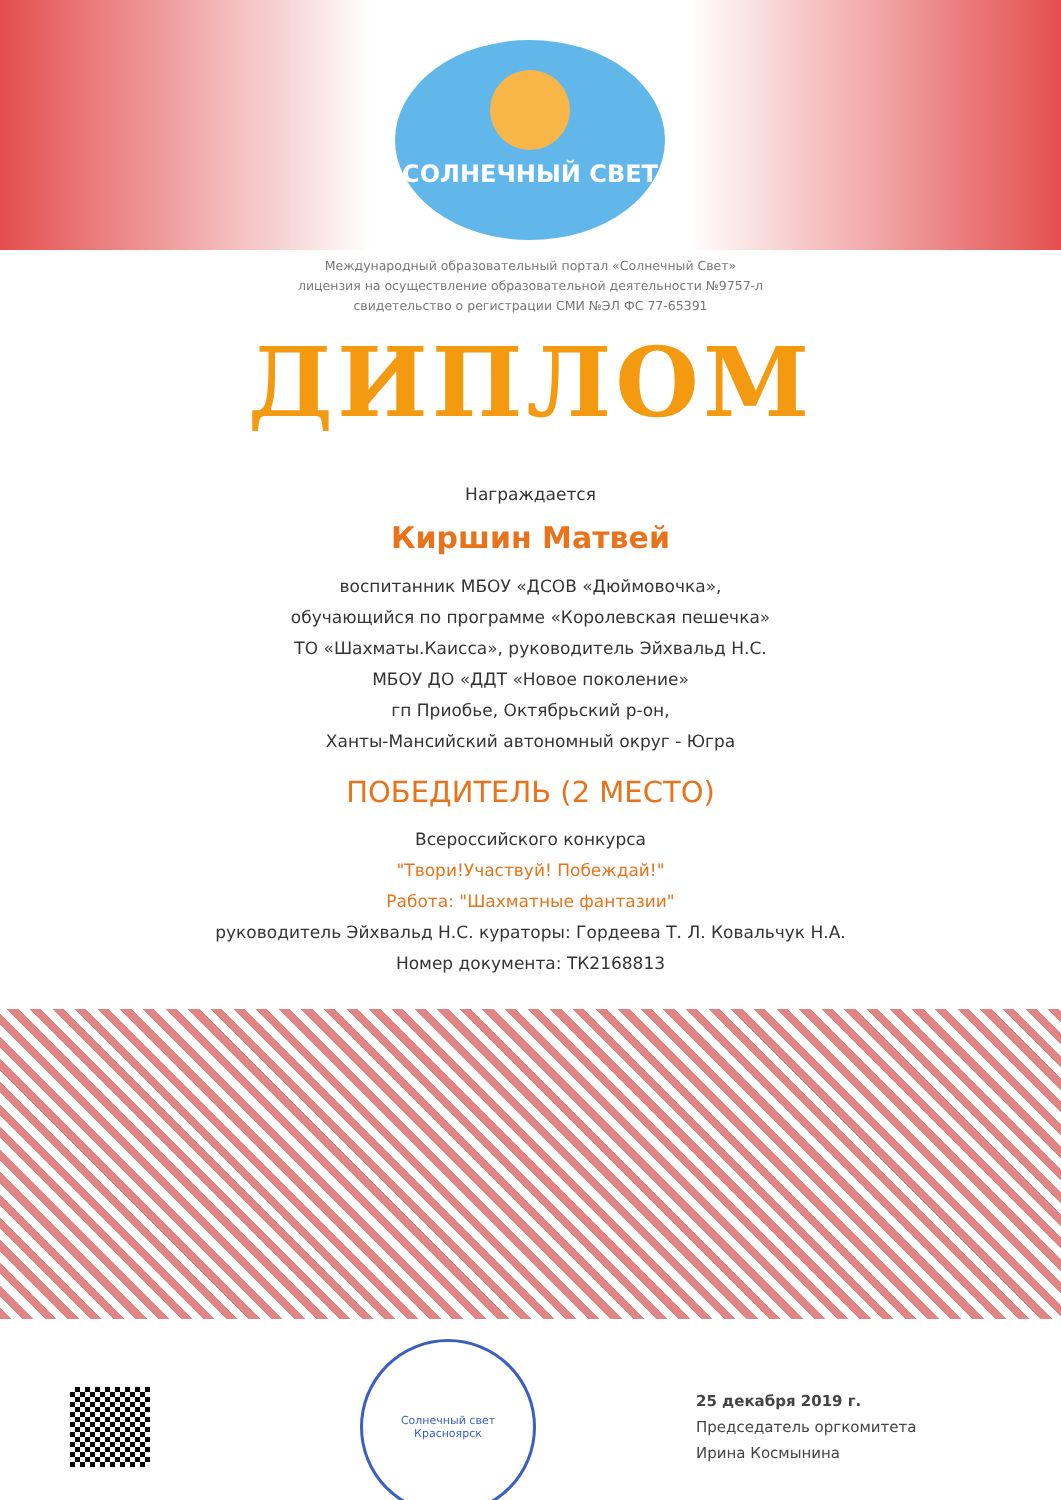СОЛНЕЧНЫЙ СВЕТ
Международный образовательный портал «Солнечный Свет»
лицензия на осуществление образовательной деятельности №9757-л
свидетельство о регистрации СМИ №ЭЛ ФС 77-65391
ДИПЛОМ
Награждается
Киршин Матвей
воспитанник МБОУ «ДСОВ «Дюймовочка»,
обучающийся по программе «Королевская пешечка»
ТО «Шахматы.Каисса», руководитель Эйхвальд Н.С.
МБОУ ДО «ДДТ «Новое поколение»
гп Приобье, Октябрьский р-он,
Ханты-Мансийский автономный округ - Югра
ПОБЕДИТЕЛЬ (2 МЕСТО)
Всероссийского конкурса
"Твори!Участвуй! Побеждай!"
Работа: "Шахматные фантазии"
руководитель Эйхвальд Н.С. кураторы: Гордеева Т. Л. Ковальчук Н.А.
Номер документа: ТК2168813
Солнечный свет
Красноярск
25 декабря 2019 г.
Председатель оргкомитета
Ирина Космынина